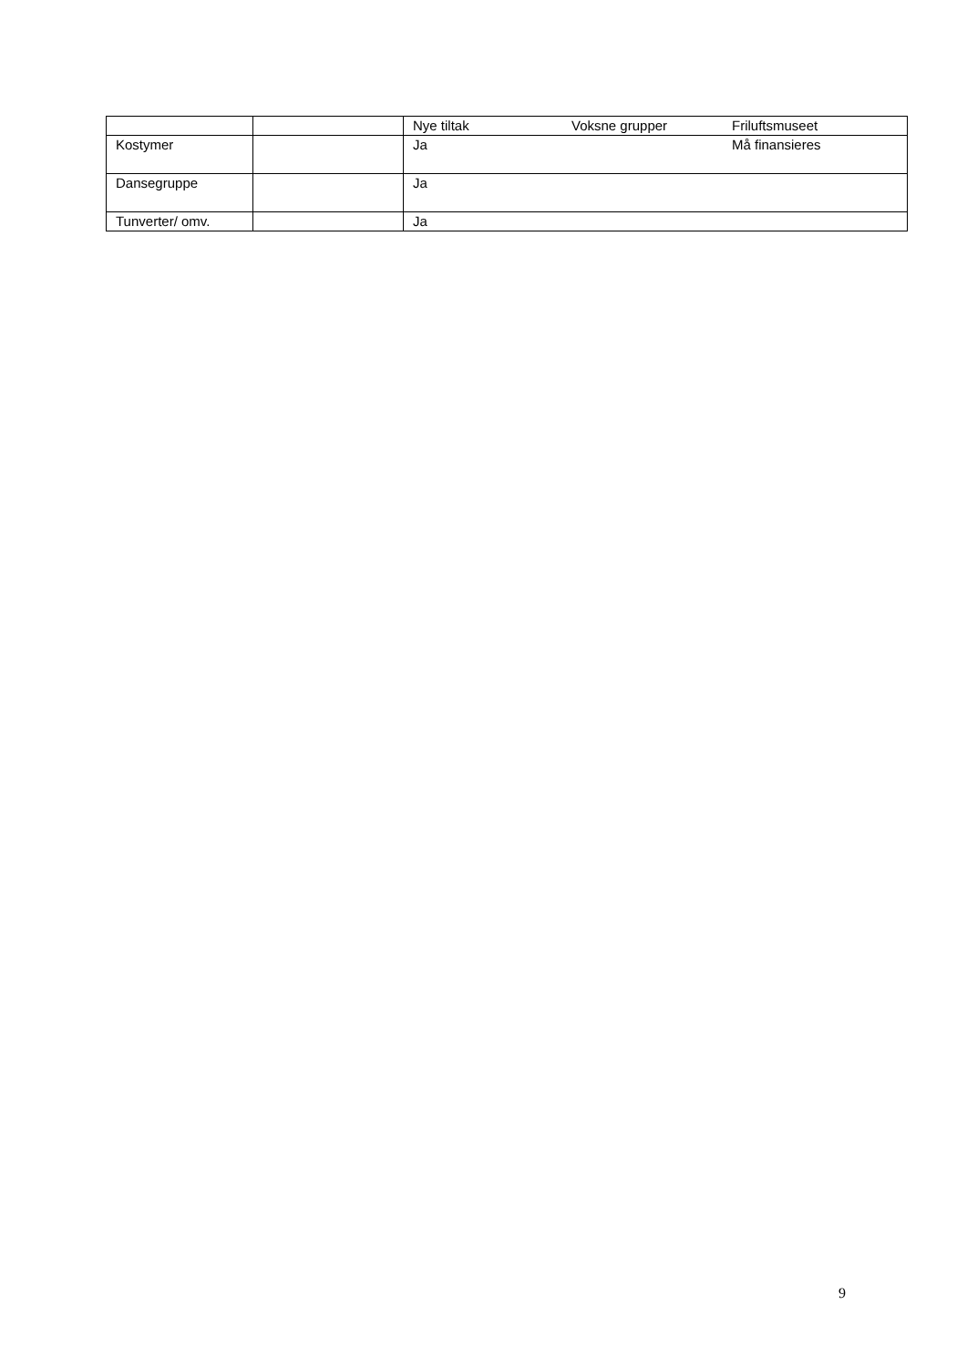| | | Nye tiltak Voksne grupper Friluftsmuseet |
| Kostymer | | Ja Må finansieres |
| Dansegruppe | | Ja |
| Tunverter/ omv. | | Ja |
9